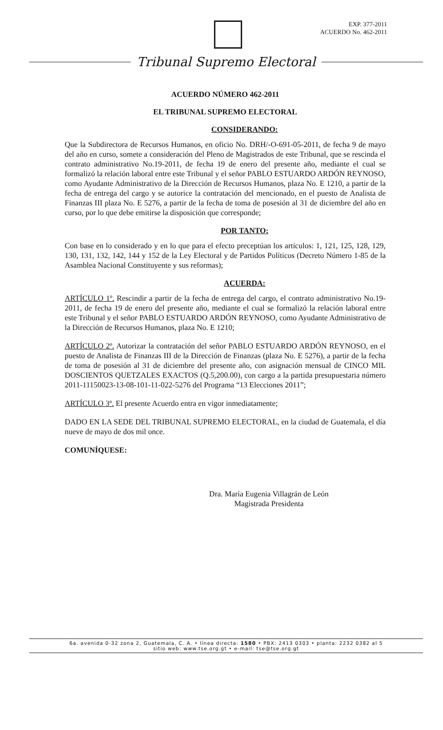EXP. 377-2011
ACUERDO No. 462-2011
Tribunal Supremo Electoral
ACUERDO NÚMERO 462-2011
EL TRIBUNAL SUPREMO ELECTORAL
CONSIDERANDO:
Que la Subdirectora de Recursos Humanos, en oficio No. DRH/-O-691-05-2011, de fecha 9 de mayo del año en curso, somete a consideración del Pleno de Magistrados de este Tribunal, que se rescinda el contrato administrativo No.19-2011, de fecha 19 de enero del presente año, mediante el cual se formalizó la relación laboral entre este Tribunal y el señor PABLO ESTUARDO ARDÓN REYNOSO, como Ayudante Administrativo de la Dirección de Recursos Humanos, plaza No. E 1210, a partir de la fecha de entrega del cargo y se autorice la contratación del mencionado, en el puesto de Analista de Finanzas III plaza No. E 5276, a partir de la fecha de toma de posesión al 31 de diciembre del año en curso, por lo que debe emitirse la disposición que corresponde;
POR TANTO:
Con base en lo considerado y en lo que para el efecto preceptúan los artículos: 1, 121, 125, 128, 129, 130, 131, 132, 142, 144 y 152 de la Ley Electoral y de Partidos Políticos (Decreto Número 1-85 de la Asamblea Nacional Constituyente y sus reformas);
ACUERDA:
ARTÍCULO 1º. Rescindir a partir de la fecha de entrega del cargo, el contrato administrativo No.19-2011, de fecha 19 de enero del presente año, mediante el cual se formalizó la relación laboral entre este Tribunal y el señor PABLO ESTUARDO ARDÓN REYNOSO, como Ayudante Administrativo de la Dirección de Recursos Humanos, plaza No. E 1210;
ARTÍCULO 2º. Autorizar la contratación del señor PABLO ESTUARDO ARDÓN REYNOSO, en el puesto de Analista de Finanzas III de la Dirección de Finanzas (plaza No. E 5276), a partir de la fecha de toma de posesión al 31 de diciembre del presente año, con asignación mensual de CINCO MIL DOSCIENTOS QUETZALES EXACTOS (Q.5,200.00), con cargo a la partida presupuestaria número 2011-11150023-13-08-101-11-022-5276 del Programa “13 Elecciones 2011”;
ARTÍCULO 3º. El presente Acuerdo entra en vigor inmediatamente;
DADO EN LA SEDE DEL TRIBUNAL SUPREMO ELECTORAL, en la ciudad de Guatemala, el día nueve de mayo de dos mil once.
COMUNÍQUESE:
Dra. María Eugenia Villagrán de León
Magistrada Presidenta
6a. avenida 0-32 zona 2, Guatemala, C. A. • línea directa: 1580 • PBX: 2413 0303 • planta: 2232 0382 al 5
sitio web: www.tse.org.gt • e-mail: tse@tse.org.gt